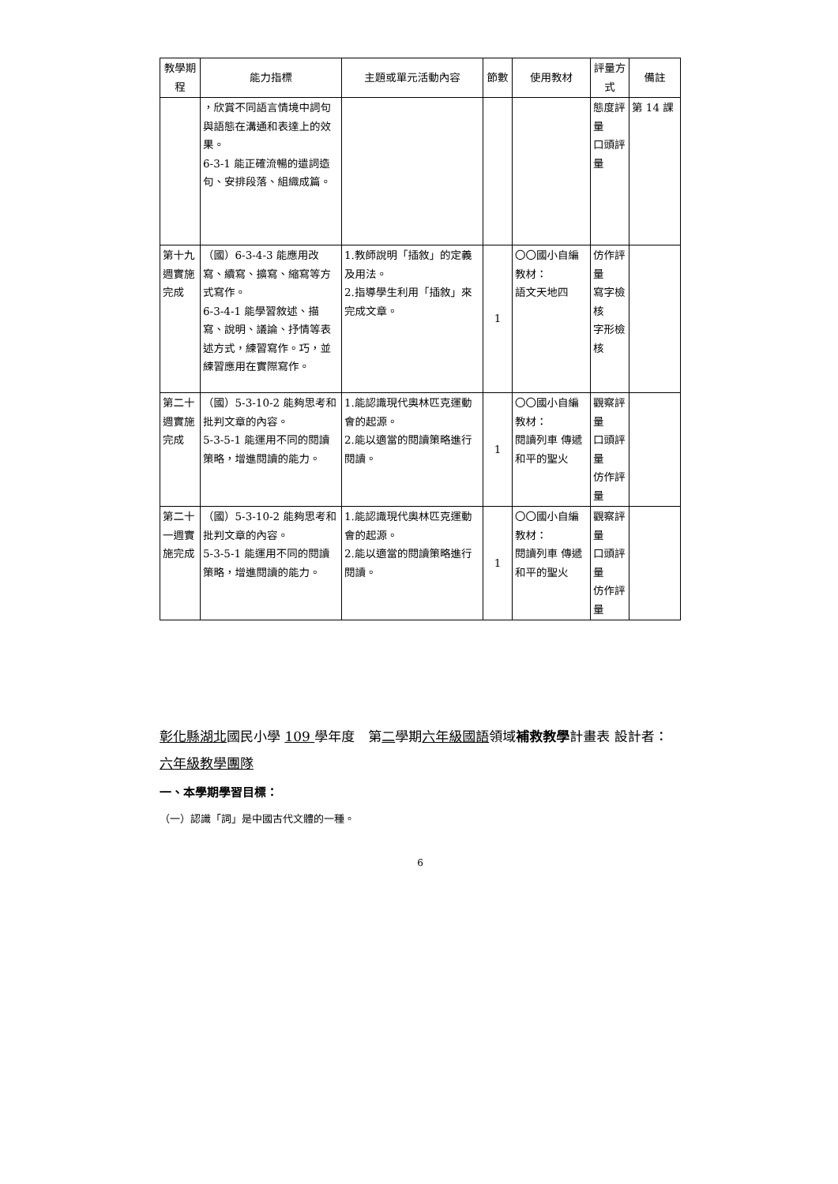| 教學期程 | 能力指標 | 主題或單元活動內容 | 節數 | 使用教材 | 評量方式 | 備註 |
| --- | --- | --- | --- | --- | --- | --- |
| | ，欣賞不同語言情境中詞句與語態在溝通和表達上的效果。 6-3-1 能正確流暢的遣詞造句、安排段落、組織成篇。 | | | | 態度評量 口頭評量 | 第 14 課 |
| 第十九週實施完成 | （國）6-3-4-3 能應用改寫、續寫、擴寫、縮寫等方式寫作。 6-3-4-1 能學習敘述、描寫、說明、議論、抒情等表述方式，練習寫作。巧，並練習應用在實際寫作。 | 1.教師說明「插敘」的定義及用法。 2.指導學生利用「插敘」來完成文章。 | 1 | 〇〇國小自編教材： 語文天地四 | 仿作評量 寫字檢核 字形檢核 | |
| 第二十週實施完成 | （國）5-3-10-2 能夠思考和批判文章的內容。 5-3-5-1 能運用不同的閱讀策略，增進閱讀的能力。 | 1.能認識現代奧林匹克運動會的起源。 2.能以適當的閱讀策略進行閱讀。 | 1 | 〇〇國小自編教材： 閱讀列車 傳遞和平的聖火 | 觀察評量 口頭評量 仿作評量 | |
| 第二十一週實施完成 | （國）5-3-10-2 能夠思考和批判文章的內容。 5-3-5-1 能運用不同的閱讀策略，增進閱讀的能力。 | 1.能認識現代奧林匹克運動會的起源。 2.能以適當的閱讀策略進行閱讀。 | 1 | 〇〇國小自編教材： 閱讀列車 傳遞和平的聖火 | 觀察評量 口頭評量 仿作評量 | |
彰化縣湖北國民小學 109 學年度　第二學期六年級國語領域補救教學計畫表 設計者：六年級教學團隊
一、本學期學習目標：
（一）認識「詞」是中國古代文體的一種。
6